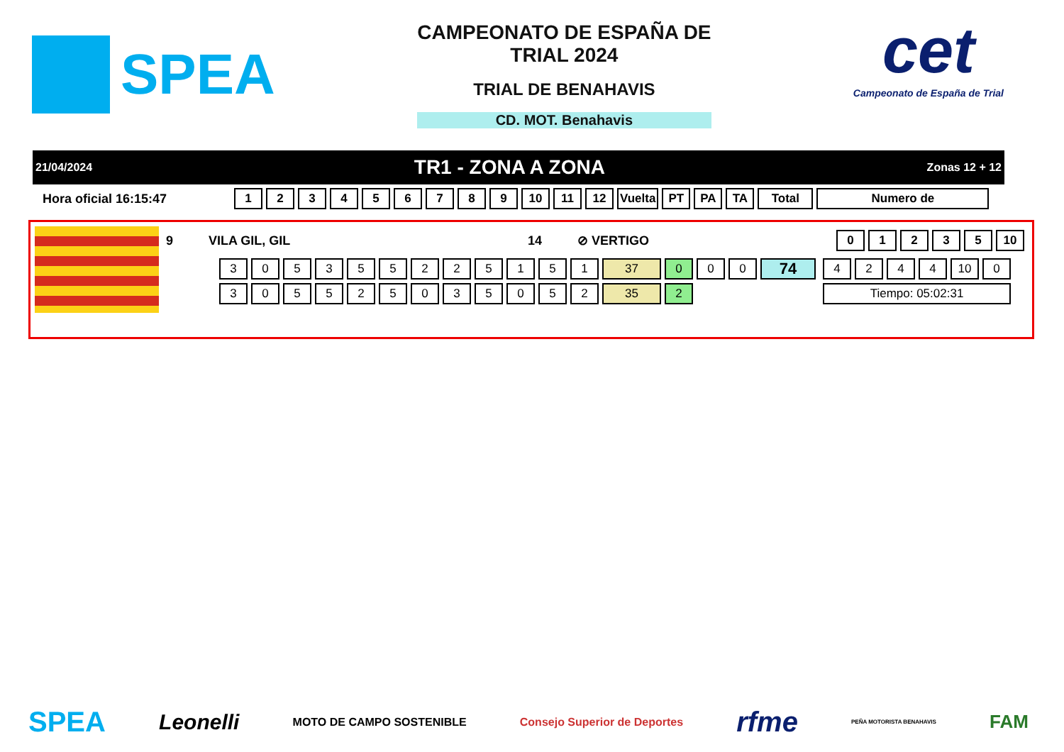SPEA
CAMPEONATO DE ESPAÑA DE
TRIAL 2024
TRIAL DE BENAHAVIS
CD. MOT. Benahavis
cet
Campeonato de España de Trial
21/04/2024 TR1 - ZONA A ZONA Zonas 12 + 12
Hora oficial 16:15:47
| 1 | 2 | 3 | 4 | 5 | 6 | 7 | 8 | 9 | 10 | 11 | 12 | Vuelta | PT | PA | TA | Total | Numero de |
| --- | --- | --- | --- | --- | --- | --- | --- | --- | --- | --- | --- | --- | --- | --- | --- | --- | --- |
9 VILA GIL, GIL 14 ⊘ VERTIGO
| 0 | 1 | 2 | 3 | 5 | 10 |
| --- | --- | --- | --- | --- | --- |
| 3 | 0 | 5 | 3 | 5 | 5 | 2 | 2 | 5 | 1 | 5 | 1 | 37 | 0 | 0 | 0 | 74 |
| 3 | 0 | 5 | 5 | 2 | 5 | 0 | 3 | 5 | 0 | 5 | 2 | 35 | 2 | | | |
| 4 | 2 | 4 | 4 | 10 | 0 |
| Tiempo: 05:02:31 | | | | | |
SPEA Leonelli MOTO DE CAMPO SOSTENIBLE Consejo Superior de Deportes rfme PEÑA MOTORISTA BENAHAVIS FAM